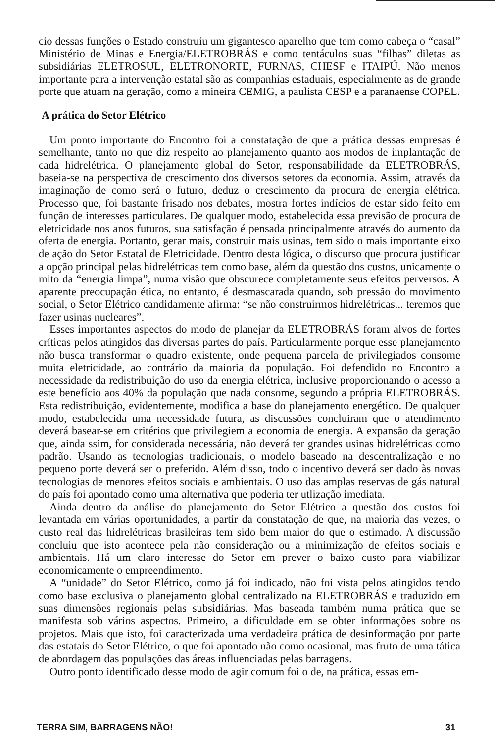cio dessas funções o Estado construiu um gigantesco aparelho que tem como cabeça o “casal” Ministério de Minas e Energia/ELETROBRÁS e como tentáculos suas “filhas” diletas as subsidiárias ELETROSUL, ELETRONORTE, FURNAS, CHESF e ITAIPÚ. Não menos importante para a intervenção estatal são as companhias estaduais, especialmente as de grande porte que atuam na geração, como a mineira CEMIG, a paulista CESP e a paranaense COPEL.
A prática do Setor Elétrico
Um ponto importante do Encontro foi a constatação de que a prática dessas empresas é semelhante, tanto no que diz respeito ao planejamento quanto aos modos de implantação de cada hidrelétrica. O planejamento global do Setor, responsabilidade da ELETROBRÁS, baseia-se na perspectiva de crescimento dos diversos setores da economia. Assim, através da imaginação de como será o futuro, deduz o crescimento da procura de energia elétrica. Processo que, foi bastante frisado nos debates, mostra fortes indícios de estar sido feito em função de interesses particulares. De qualquer modo, estabelecida essa previsão de procura de eletricidade nos anos futuros, sua satisfação é pensada principalmente através do aumento da oferta de energia. Portanto, gerar mais, construir mais usinas, tem sido o mais importante eixo de ação do Setor Estatal de Eletricidade. Dentro desta lógica, o discurso que procura justificar a opção principal pelas hidrelétricas tem como base, além da questão dos custos, unicamente o mito da “energia limpa”, numa visão que obscurece completamente seus efeitos perversos. A aparente preocupação ética, no entanto, é desmascarada quando, sob pressão do movimento social, o Setor Elétrico candidamente afirma: “se não construirmos hidrelétricas... teremos que fazer usinas nucleares”.
Esses importantes aspectos do modo de planejar da ELETROBRÁS foram alvos de fortes críticas pelos atingidos das diversas partes do país. Particularmente porque esse planejamento não busca transformar o quadro existente, onde pequena parcela de privilegiados consome muita eletricidade, ao contrário da maioria da população. Foi defendido no Encontro a necessidade da redistribuição do uso da energia elétrica, inclusive proporcionando o acesso a este benefício aos 40% da população que nada consome, segundo a própria ELETROBRÁS. Esta redistribuição, evidentemente, modifica a base do planejamento energético. De qualquer modo, estabelecida uma necessidade futura, as discussões concluiram que o atendimento deverá basear-se em critérios que privilegiem a economia de energia. A expansão da geração que, ainda ssim, for considerada necessária, não deverá ter grandes usinas hidrelétricas como padrão. Usando as tecnologias tradicionais, o modelo baseado na descentralização e no pequeno porte deverá ser o preferido. Além disso, todo o incentivo deverá ser dado às novas tecnologias de menores efeitos sociais e ambientais. O uso das amplas reservas de gás natural do país foi apontado como uma alternativa que poderia ter utlização imediata.
Ainda dentro da análise do planejamento do Setor Elétrico a questão dos custos foi levantada em várias oportunidades, a partir da constatação de que, na maioria das vezes, o custo real das hidrelétricas brasileiras tem sido bem maior do que o estimado. A discussão concluiu que isto acontece pela não consideração ou a minimização de efeitos sociais e ambientais. Há um claro interesse do Setor em prever o baixo custo para viabilizar economicamente o empreendimento.
A “unidade” do Setor Elétrico, como já foi indicado, não foi vista pelos atingidos tendo como base exclusiva o planejamento global centralizado na ELETROBRÁS e traduzido em suas dimensões regionais pelas subsidiárias. Mas baseada também numa prática que se manifesta sob vários aspectos. Primeiro, a dificuldade em se obter informações sobre os projetos. Mais que isto, foi caracterizada uma verdadeira prática de desinformação por parte das estatais do Setor Elétrico, o que foi apontado não como ocasional, mas fruto de uma tática de abordagem das populações das áreas influenciadas pelas barragens.
Outro ponto identificado desse modo de agir comum foi o de, na prática, essas em-
TERRA SIM, BARRAGENS NÃO! 31